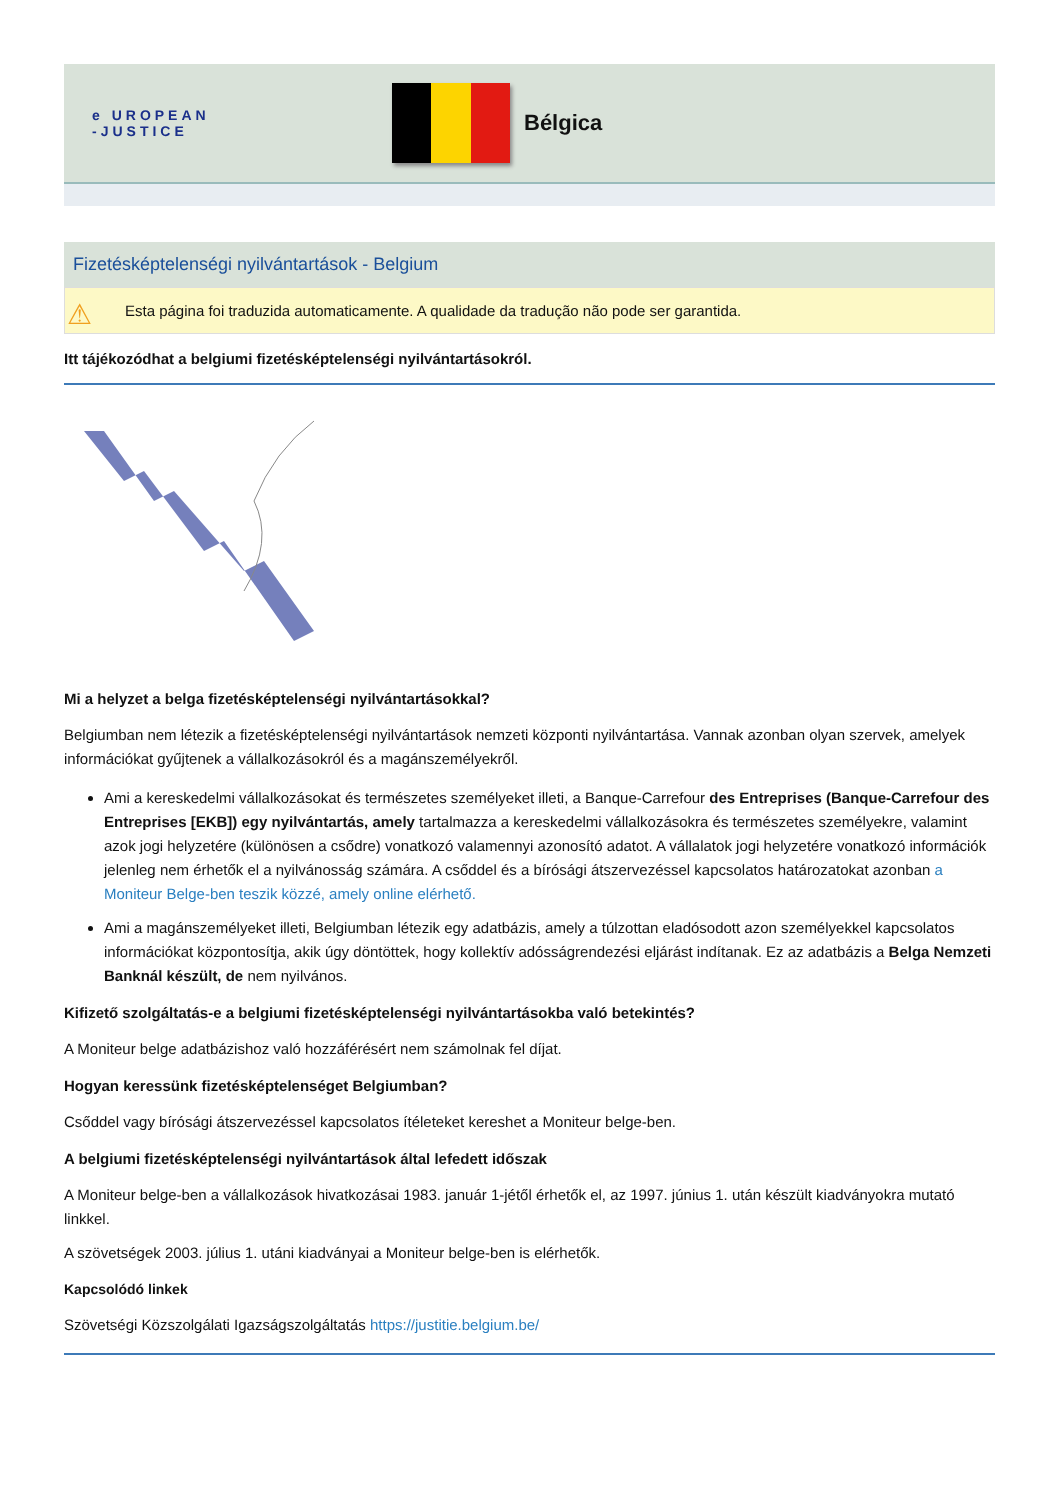e UROPEAN
-JUSTICE
Bélgica
Fizetésképtelenségi nyilvántartások - Belgium
⚠ Esta página foi traduzida automaticamente. A qualidade da tradução não pode ser garantida.
Itt tájékozódhat a belgiumi fizetésképtelenségi nyilvántartásokról.
Mi a helyzet a belga fizetésképtelenségi nyilvántartásokkal?
Belgiumban nem létezik a fizetésképtelenségi nyilvántartások nemzeti központi nyilvántartása. Vannak azonban olyan szervek, amelyek információkat gyűjtenek a vállalkozásokról és a magánszemélyekről.
Ami a kereskedelmi vállalkozásokat és természetes személyeket illeti, a Banque-Carrefour des Entreprises (Banque-Carrefour des Entreprises [EKB]) egy nyilvántartás, amely tartalmazza a kereskedelmi vállalkozásokra és természetes személyekre, valamint azok jogi helyzetére (különösen a csődre) vonatkozó valamennyi azonosító adatot. A vállalatok jogi helyzetére vonatkozó információk jelenleg nem érhetők el a nyilvánosság számára. A csőddel és a bírósági átszervezéssel kapcsolatos határozatokat azonban a Moniteur Belge-ben teszik közzé, amely online elérhető.
Ami a magánszemélyeket illeti, Belgiumban létezik egy adatbázis, amely a túlzottan eladósodott azon személyekkel kapcsolatos információkat központosítja, akik úgy döntöttek, hogy kollektív adósságrendezési eljárást indítanak. Ez az adatbázis a Belga Nemzeti Banknál készült, de nem nyilvános.
Kifizető szolgáltatás-e a belgiumi fizetésképtelenségi nyilvántartásokba való betekintés?
A Moniteur belge adatbázishoz való hozzáférésért nem számolnak fel díjat.
Hogyan keressünk fizetésképtelenséget Belgiumban?
Csőddel vagy bírósági átszervezéssel kapcsolatos ítéleteket kereshet a Moniteur belge-ben.
A belgiumi fizetésképtelenségi nyilvántartások által lefedett időszak
A Moniteur belge-ben a vállalkozások hivatkozásai 1983. január 1-jétől érhetők el, az 1997. június 1. után készült kiadványokra mutató linkkel.
A szövetségek 2003. július 1. utáni kiadványai a Moniteur belge-ben is elérhetők.
Kapcsolódó linkek
Szövetségi Közszolgálati Igazságszolgáltatás https://justitie.belgium.be/